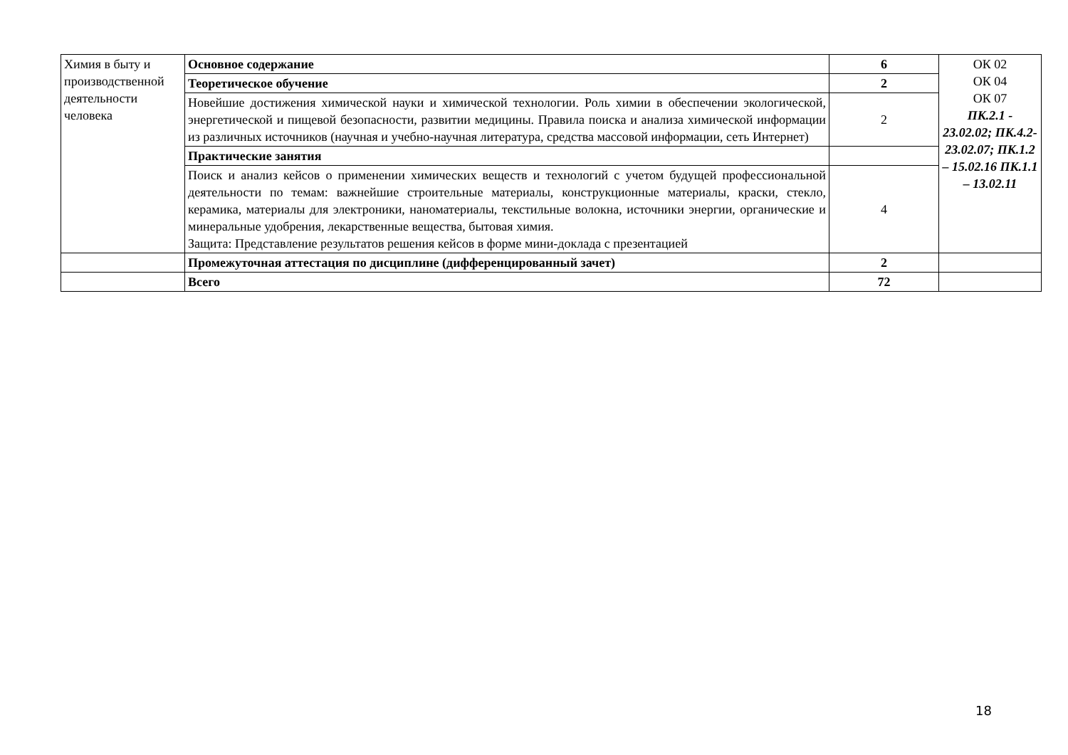| Химия в быту и производственной деятельности человека | Основное содержание | 6 | ОК 02 ОК 04 ОК 07 ПК.2.1 - 23.02.02; ПК.4.2-23.02.07; ПК.1.2 – 15.02.16 ПК.1.1 – 13.02.11 |
| | Теоретическое обучение | 2 | |
| | Новейшие достижения химической науки и химической технологии. Роль химии в обеспечении экологической, энергетической и пищевой безопасности, развитии медицины. Правила поиска и анализа химической информации из различных источников (научная и учебно-научная литература, средства массовой информации, сеть Интернет) | 2 | |
| | Практические занятия | | |
| | Поиск и анализ кейсов о применении химических веществ и технологий с учетом будущей профессиональной деятельности по темам: важнейшие строительные материалы, конструкционные материалы, краски, стекло, керамика, материалы для электроники, наноматериалы, текстильные волокна, источники энергии, органические и минеральные удобрения, лекарственные вещества, бытовая химия. Защита: Представление результатов решения кейсов в форме мини-доклада с презентацией | 4 | |
| | Промежуточная аттестация по дисциплине (дифференцированный зачет) | 2 | |
| | Всего | 72 | |
18